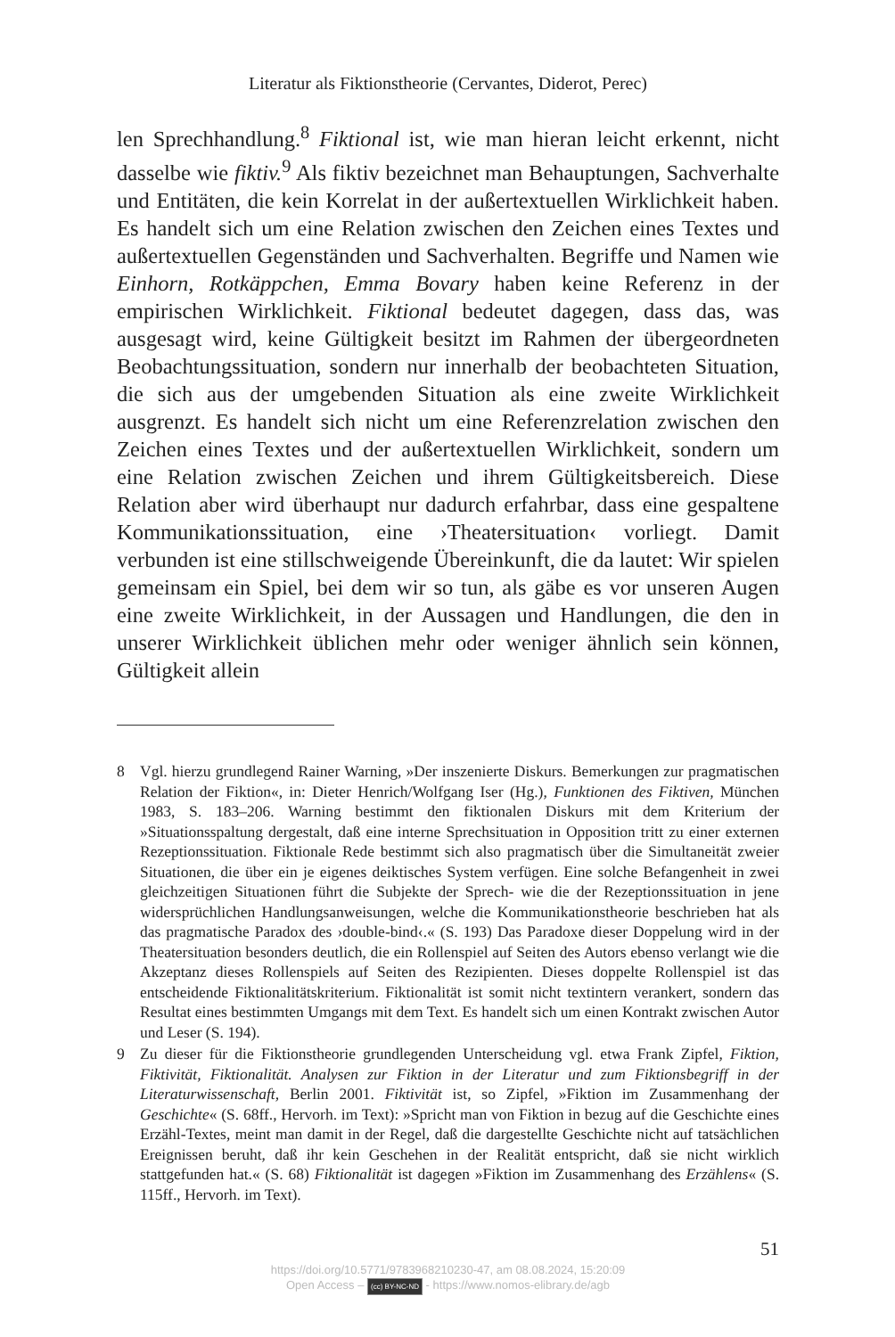Literatur als Fiktionstheorie (Cervantes, Diderot, Perec)
len Sprechhandlung.<sup>8</sup> Fiktional ist, wie man hieran leicht erkennt, nicht dasselbe wie fiktiv.<sup>9</sup> Als fiktiv bezeichnet man Behauptungen, Sachverhalte und Entitäten, die kein Korrelat in der außertextuellen Wirklichkeit haben. Es handelt sich um eine Relation zwischen den Zeichen eines Textes und außertextuellen Gegenständen und Sachverhalten. Begriffe und Namen wie Einhorn, Rotkäppchen, Emma Bovary haben keine Referenz in der empirischen Wirklichkeit. Fiktional bedeutet dagegen, dass das, was ausgesagt wird, keine Gültigkeit besitzt im Rahmen der übergeordneten Beobachtungssituation, sondern nur innerhalb der beobachteten Situation, die sich aus der umgebenden Situation als eine zweite Wirklichkeit ausgrenzt. Es handelt sich nicht um eine Referenzrelation zwischen den Zeichen eines Textes und der außertextuellen Wirklichkeit, sondern um eine Relation zwischen Zeichen und ihrem Gültigkeitsbereich. Diese Relation aber wird überhaupt nur dadurch erfahrbar, dass eine gespaltene Kommunikationssituation, eine ›Theatersituation‹ vorliegt. Damit verbunden ist eine stillschweigende Übereinkunft, die da lautet: Wir spielen gemeinsam ein Spiel, bei dem wir so tun, als gäbe es vor unseren Augen eine zweite Wirklichkeit, in der Aussagen und Handlungen, die den in unserer Wirklichkeit üblichen mehr oder weniger ähnlich sein können, Gültigkeit allein
8 Vgl. hierzu grundlegend Rainer Warning, »Der inszenierte Diskurs. Bemerkungen zur pragmatischen Relation der Fiktion«, in: Dieter Henrich/Wolfgang Iser (Hg.), Funktionen des Fiktiven, München 1983, S. 183–206. Warning bestimmt den fiktionalen Diskurs mit dem Kriterium der »Situationsspaltung dergestalt, daß eine interne Sprechsituation in Opposition tritt zu einer externen Rezeptionssituation. Fiktionale Rede bestimmt sich also pragmatisch über die Simultaneität zweier Situationen, die über ein je eigenes deiktisches System verfügen. Eine solche Befangenheit in zwei gleichzeitigen Situationen führt die Subjekte der Sprech- wie die der Rezeptionssituation in jene widersprüchlichen Handlungsanweisungen, welche die Kommunikationstheorie beschrieben hat als das pragmatische Paradox des ›double-bind‹.« (S. 193) Das Paradoxe dieser Doppelung wird in der Theatersituation besonders deutlich, die ein Rollenspiel auf Seiten des Autors ebenso verlangt wie die Akzeptanz dieses Rollenspiels auf Seiten des Rezipienten. Dieses doppelte Rollenspiel ist das entscheidende Fiktionalitätskriterium. Fiktionalität ist somit nicht textintern verankert, sondern das Resultat eines bestimmten Umgangs mit dem Text. Es handelt sich um einen Kontrakt zwischen Autor und Leser (S. 194).
9 Zu dieser für die Fiktionstheorie grundlegenden Unterscheidung vgl. etwa Frank Zipfel, Fiktion, Fiktivität, Fiktionalität. Analysen zur Fiktion in der Literatur und zum Fiktionsbegriff in der Literaturwissenschaft, Berlin 2001. Fiktivität ist, so Zipfel, »Fiktion im Zusammenhang der Geschichte« (S. 68ff., Hervorh. im Text): »Spricht man von Fiktion in bezug auf die Geschichte eines Erzähl-Textes, meint man damit in der Regel, daß die dargestellte Geschichte nicht auf tatsächlichen Ereignissen beruht, daß ihr kein Geschehen in der Realität entspricht, daß sie nicht wirklich stattgefunden hat.« (S. 68) Fiktionalität ist dagegen »Fiktion im Zusammenhang des Erzählens« (S. 115ff., Hervorh. im Text).
51
https://doi.org/10.5771/9783968210230-47, am 08.08.2024, 15:20:09
Open Access – (cc) BY-NC-ND - https://www.nomos-elibrary.de/agb